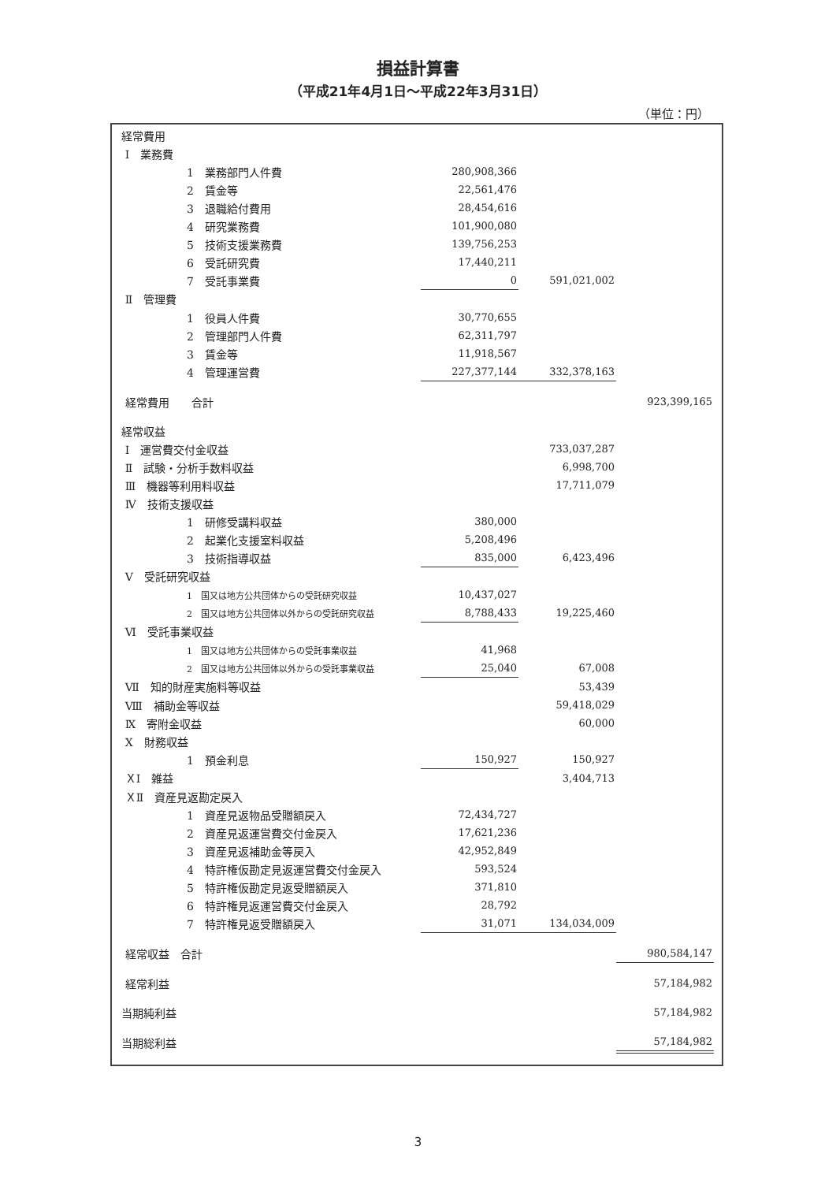損益計算書
（平成21年4月1日～平成22年3月31日）
（単位：円）
| 経常費用 | | | | | | |
| | Ⅰ 業務費 | | | | | |
| | | 1 業務部門人件費 | | 280,908,366 | | |
| | | 2 賃金等 | | 22,561,476 | | |
| | | 3 退職給付費用 | | 28,454,616 | | |
| | | 4 研究業務費 | | 101,900,080 | | |
| | | 5 技術支援業務費 | | 139,756,253 | | |
| | | 6 受託研究費 | | 17,440,211 | | |
| | | 7 受託事業費 | | 0 | 591,021,002 | |
| | Ⅱ 管理費 | | | | | |
| | | 1 役員人件費 | | 30,770,655 | | |
| | | 2 管理部門人件費 | | 62,311,797 | | |
| | | 3 賃金等 | | 11,918,567 | | |
| | | 4 管理運営費 | | 227,377,144 | 332,378,163 | |
| | 経常費用 合計 | | | | | 923,399,165 |
| 経常収益 | | | | | | |
| | Ⅰ 運営費交付金収益 | | | | 733,037,287 | |
| | Ⅱ 試験・分析手数料収益 | | | | 6,998,700 | |
| | Ⅲ 機器等利用料収益 | | | | 17,711,079 | |
| | Ⅳ 技術支援収益 | | | | | |
| | | 1 研修受講料収益 | | 380,000 | | |
| | | 2 起業化支援室料収益 | | 5,208,496 | | |
| | | 3 技術指導収益 | | 835,000 | 6,423,496 | |
| | Ⅴ 受託研究収益 | | | | | |
| | | 1 国又は地方公共団体からの受託研究収益 | | 10,437,027 | | |
| | | 2 国又は地方公共団体以外からの受託研究収益 | | 8,788,433 | 19,225,460 | |
| | Ⅵ 受託事業収益 | | | | | |
| | | 1 国又は地方公共団体からの受託事業収益 | | 41,968 | | |
| | | 2 国又は地方公共団体以外からの受託事業収益 | | 25,040 | 67,008 | |
| | Ⅶ 知的財産実施料等収益 | | | | 53,439 | |
| | Ⅷ 補助金等収益 | | | | 59,418,029 | |
| | Ⅸ 寄附金収益 | | | | 60,000 | |
| | Ⅹ 財務収益 | | | | | |
| | | 1 預金利息 | | 150,927 | 150,927 | |
| | ＸⅠ 雑益 | | | | 3,404,713 | |
| | ＸⅡ 資産見返勘定戻入 | | | | | |
| | | 1 資産見返物品受贈額戻入 | | 72,434,727 | | |
| | | 2 資産見返運営費交付金戻入 | | 17,621,236 | | |
| | | 3 資産見返補助金等戻入 | | 42,952,849 | | |
| | | 4 特許権仮勘定見返運営費交付金戻入 | | 593,524 | | |
| | | 5 特許権仮勘定見返受贈額戻入 | | 371,810 | | |
| | | 6 特許権見返運営費交付金戻入 | | 28,792 | | |
| | | 7 特許権見返受贈額戻入 | | 31,071 | 134,034,009 | |
| | 経常収益 合計 | | | | | 980,584,147 |
| | 経常利益 | | | | | 57,184,982 |
| 当期純利益 | | | | | | 57,184,982 |
| 当期総利益 | | | | | | 57,184,982 |
3